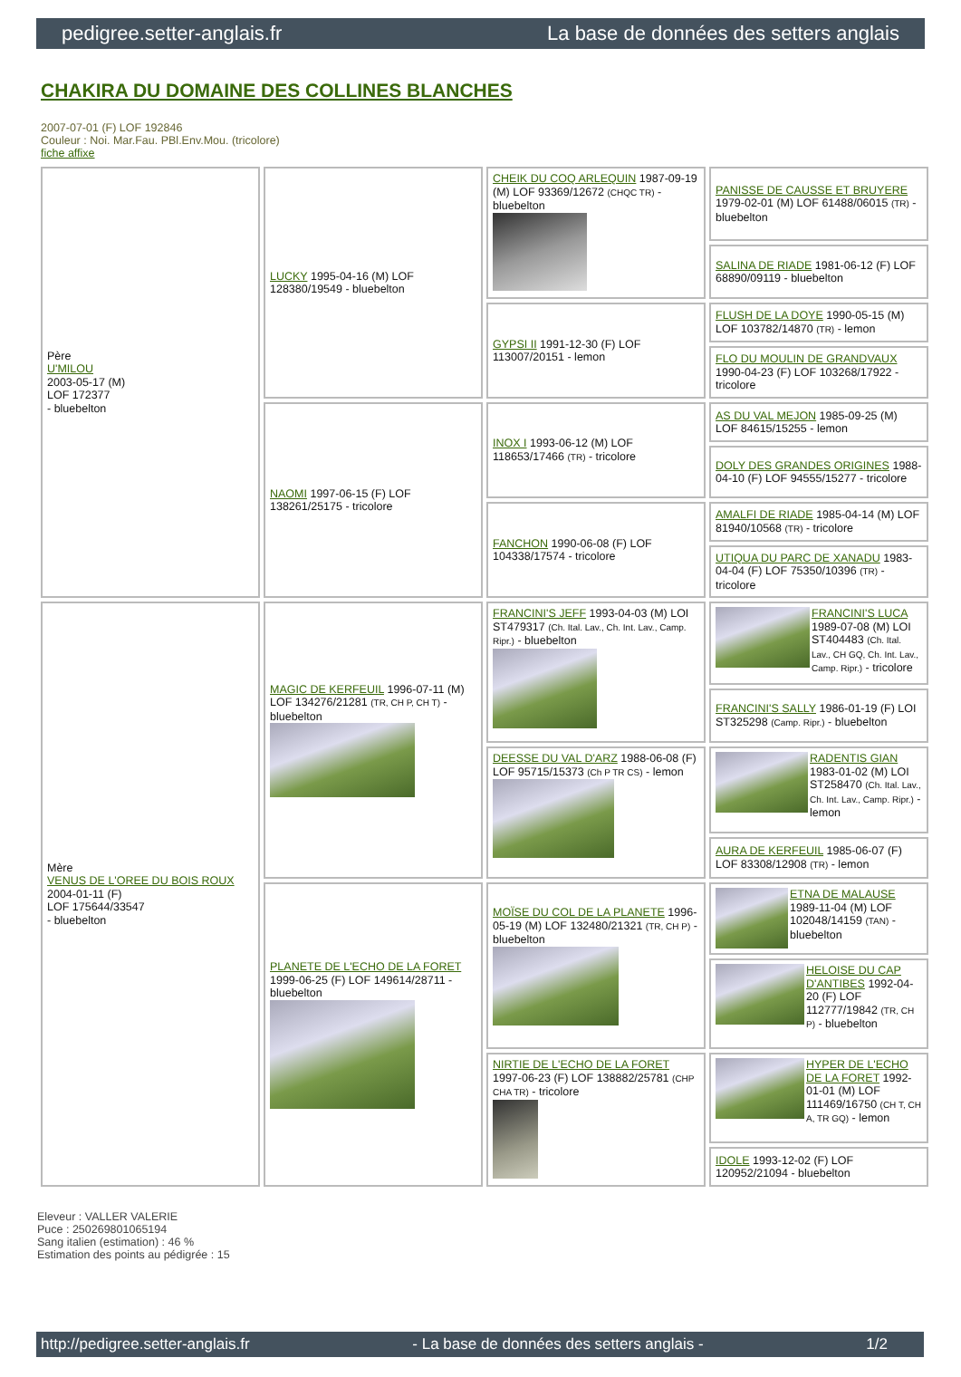pedigree.setter-anglais.fr La base de données des setters anglais
CHAKIRA DU DOMAINE DES COLLINES BLANCHES
2007-07-01 (F) LOF 192846
Couleur : Noi. Mar.Fau. PBl.Env.Mou. (tricolore)
fiche affixe
| Père U'MILOU 2003-05-17 (M) LOF 172377 - bluebelton | LUCKY 1995-04-16 (M) LOF 128380/19549 - bluebelton | CHEIK DU COQ ARLEQUIN 1987-09-19 (M) LOF 93369/12672 (CHQC TR) - bluebelton | PANISSE DE CAUSSE ET BRUYERE 1979-02-01 (M) LOF 61488/06015 (TR) - bluebelton |
| | | | SALINA DE RIADE 1981-06-12 (F) LOF 68890/09119 - bluebelton |
| | | GYPSI II 1991-12-30 (F) LOF 113007/20151 - lemon | FLUSH DE LA DOYE 1990-05-15 (M) LOF 103782/14870 (TR) - lemon |
| | | | FLO DU MOULIN DE GRANDVAUX 1990-04-23 (F) LOF 103268/17922 - tricolore |
| | NAOMI 1997-06-15 (F) LOF 138261/25175 - tricolore | INOX I 1993-06-12 (M) LOF 118653/17466 (TR) - tricolore | AS DU VAL MEJON 1985-09-25 (M) LOF 84615/15255 - lemon |
| | | | DOLY DES GRANDES ORIGINES 1988-04-10 (F) LOF 94555/15277 - tricolore |
| | | FANCHON 1990-06-08 (F) LOF 104338/17574 - tricolore | AMALFI DE RIADE 1985-04-14 (M) LOF 81940/10568 (TR) - tricolore |
| | | | UTIQUA DU PARC DE XANADU 1983-04-04 (F) LOF 75350/10396 (TR) - tricolore |
| Mère VENUS DE L'OREE DU BOIS ROUX 2004-01-11 (F) LOF 175644/33547 - bluebelton | MAGIC DE KERFEUIL 1996-07-11 (M) LOF 134276/21281 (TR, CH P, CH T) - bluebelton | FRANCINI'S JEFF 1993-04-03 (M) LOI ST479317 (Ch. Ital. Lav., Ch. Int. Lav., Camp. Ripr.) - bluebelton | FRANCINI'S LUCA 1989-07-08 (M) LOI ST404483 (Ch. Ital. Lav., CH GQ, Ch. Int. Lav., Camp. Ripr.) - tricolore |
| | | | FRANCINI'S SALLY 1986-01-19 (F) LOI ST325298 (Camp. Ripr.) - bluebelton |
| | | DEESSE DU VAL D'ARZ 1988-06-08 (F) LOF 95715/15373 (Ch P TR CS) - lemon | RADENTIS GIAN 1983-01-02 (M) LOI ST258470 (Ch. Ital. Lav., Ch. Int. Lav., Camp. Ripr.) - lemon |
| | | | AURA DE KERFEUIL 1985-06-07 (F) LOF 83308/12908 (TR) - lemon |
| | PLANETE DE L'ECHO DE LA FORET 1999-06-25 (F) LOF 149614/28711 - bluebelton | MOÏSE DU COL DE LA PLANETE 1996-05-19 (M) LOF 132480/21321 (TR, CH P) - bluebelton | ETNA DE MALAUSE 1989-11-04 (M) LOF 102048/14159 (TAN) - bluebelton |
| | | | HELOISE DU CAP D'ANTIBES 1992-04-20 (F) LOF 112777/19842 (TR, CH P) - bluebelton |
| | | NIRTIE DE L'ECHO DE LA FORET 1997-06-23 (F) LOF 138882/25781 (CHP CHA TR) - tricolore | HYPER DE L'ECHO DE LA FORET 1992-01-01 (M) LOF 111469/16750 (CH T, CH A, TR GQ) - lemon |
| | | | IDOLE 1993-12-02 (F) LOF 120952/21094 - bluebelton |
Eleveur : VALLER VALERIE
Puce : 250269801065194
Sang italien (estimation) : 46 %
Estimation des points au pédigrée : 15
http://pedigree.setter-anglais.fr - La base de données des setters anglais - 1/2